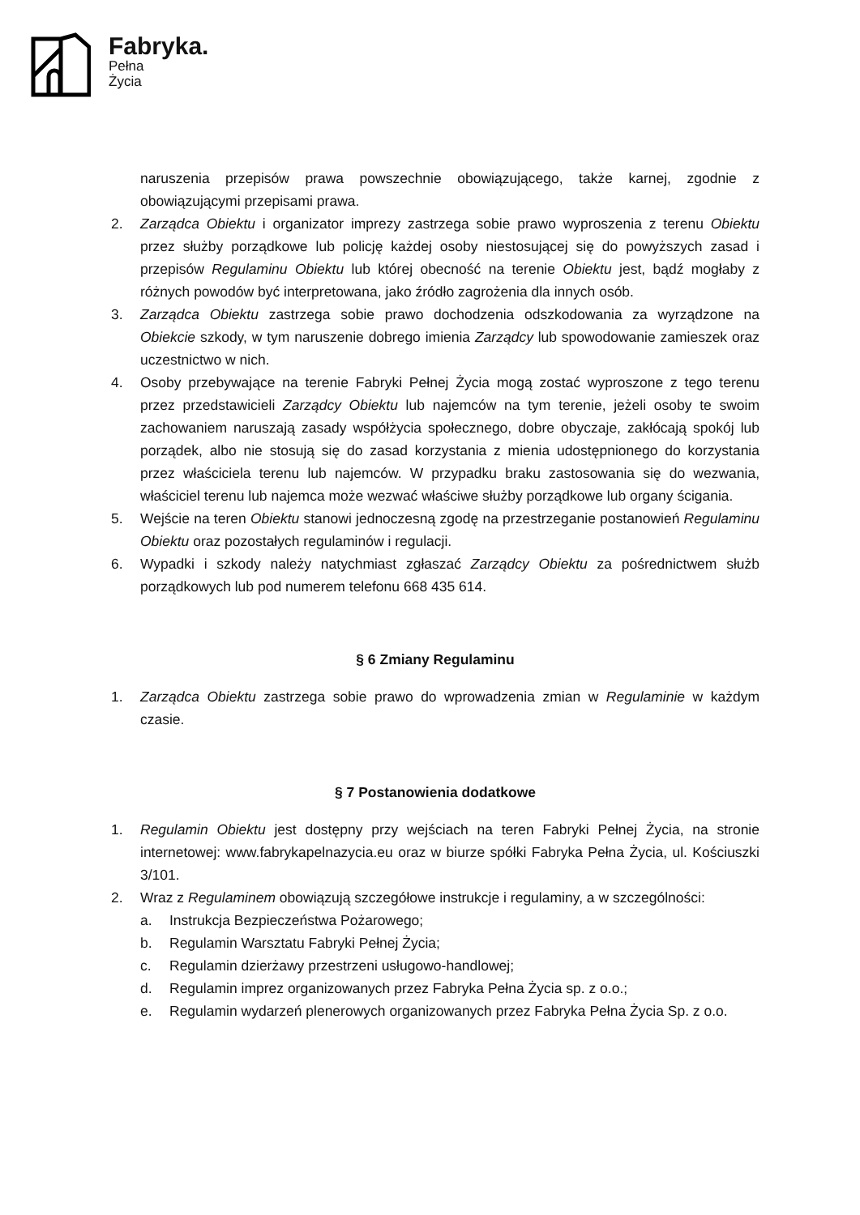Fabryka.
Pełna
Życia
naruszenia przepisów prawa powszechnie obowiązującego, także karnej, zgodnie z obowiązującymi przepisami prawa.
2. Zarządca Obiektu i organizator imprezy zastrzega sobie prawo wyproszenia z terenu Obiektu przez służby porządkowe lub policję każdej osoby niestosującej się do powyższych zasad i przepisów Regulaminu Obiektu lub której obecność na terenie Obiektu jest, bądź mogłaby z różnych powodów być interpretowana, jako źródło zagrożenia dla innych osób.
3. Zarządca Obiektu zastrzega sobie prawo dochodzenia odszkodowania za wyrządzone na Obiekcie szkody, w tym naruszenie dobrego imienia Zarządcy lub spowodowanie zamieszek oraz uczestnictwo w nich.
4. Osoby przebywające na terenie Fabryki Pełnej Życia mogą zostać wyproszone z tego terenu przez przedstawicieli Zarządcy Obiektu lub najemców na tym terenie, jeżeli osoby te swoim zachowaniem naruszają zasady współżycia społecznego, dobre obyczaje, zakłócają spokój lub porządek, albo nie stosują się do zasad korzystania z mienia udostępnionego do korzystania przez właściciela terenu lub najemców. W przypadku braku zastosowania się do wezwania, właściciel terenu lub najemca może wezwać właściwe służby porządkowe lub organy ścigania.
5. Wejście na teren Obiektu stanowi jednoczesną zgodę na przestrzeganie postanowień Regulaminu Obiektu oraz pozostałych regulaminów i regulacji.
6. Wypadki i szkody należy natychmiast zgłaszać Zarządcy Obiektu za pośrednictwem służb porządkowych lub pod numerem telefonu 668 435 614.
§ 6 Zmiany Regulaminu
1. Zarządca Obiektu zastrzega sobie prawo do wprowadzenia zmian w Regulaminie w każdym czasie.
§ 7 Postanowienia dodatkowe
1. Regulamin Obiektu jest dostępny przy wejściach na teren Fabryki Pełnej Życia, na stronie internetowej: www.fabrykapelnazycia.eu oraz w biurze spółki Fabryka Pełna Życia, ul. Kościuszki 3/101.
2. Wraz z Regulaminem obowiązują szczegółowe instrukcje i regulaminy, a w szczególności:
a. Instrukcja Bezpieczeństwa Pożarowego;
b. Regulamin Warsztatu Fabryki Pełnej Życia;
c. Regulamin dzierżawy przestrzeni usługowo-handlowej;
d. Regulamin imprez organizowanych przez Fabryka Pełna Życia sp. z o.o.;
e. Regulamin wydarzeń plenerowych organizowanych przez Fabryka Pełna Życia Sp. z o.o.